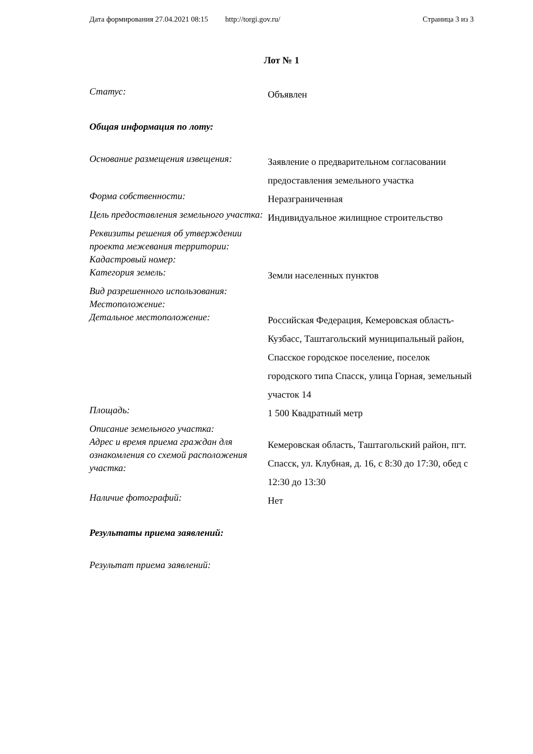Дата формирования 27.04.2021 08:15 http://torgi.gov.ru/ Страница 3 из 3
Лот № 1
Статус:
Объявлен
Общая информация по лоту:
Основание размещения извещения:
Заявление о предварительном согласовании предоставления земельного участка
Форма собственности:
Неразграниченная
Цель предоставления земельного участка:
Индивидуальное жилищное строительство
Реквизиты решения об утверждении проекта межевания территории:
Кадастровый номер:
Категория земель:
Земли населенных пунктов
Вид разрешенного использования:
Местоположение:
Детальное местоположение:
Российская Федерация, Кемеровская область-Кузбасс, Таштагольский муниципальный район, Спасское городское поселение, поселок городского типа Спасск, улица Горная, земельный участок 14
Площадь:
1 500 Квадратный метр
Описание земельного участка:
Адрес и время приема граждан для ознакомления со схемой расположения участка:
Кемеровская область, Таштагольский район, пгт. Спасск, ул. Клубная, д. 16, с 8:30 до 17:30, обед с 12:30 до 13:30
Наличие фотографий:
Нет
Результаты приема заявлений:
Результат приема заявлений: